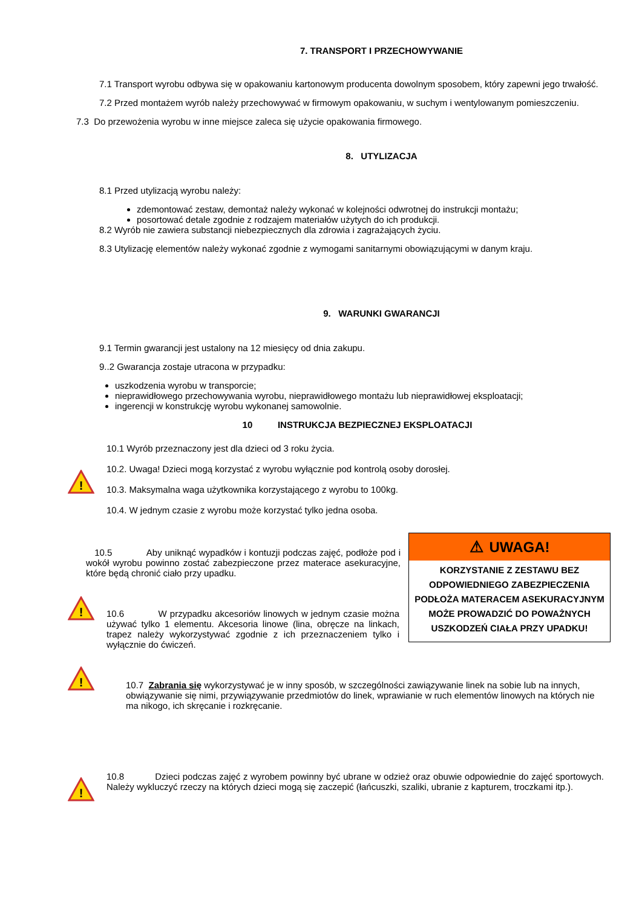7. TRANSPORT I PRZECHOWYWANIE
7.1 Transport wyrobu odbywa się w opakowaniu kartonowym producenta dowolnym sposobem, który zapewni jego trwałość.
7.2 Przed montażem wyrób należy przechowywać w firmowym opakowaniu, w suchym i wentylowanym pomieszczeniu.
7.3 Do przewożenia wyrobu w inne miejsce zaleca się użycie opakowania firmowego.
8. UTYLIZACJA
8.1 Przed utylizacją wyrobu należy:
zdemontować zestaw, demontaż należy wykonać w kolejności odwrotnej do instrukcji montażu;
posortować detale zgodnie z rodzajem materiałów użytych do ich produkcji.
8.2 Wyrób nie zawiera substancji niebezpiecznych dla zdrowia i zagrażających życiu.
8.3 Utylizację elementów należy wykonać zgodnie z wymogami sanitarnymi obowiązującymi w danym kraju.
9. WARUNKI GWARANCJI
9.1 Termin gwarancji jest ustalony na 12 miesięcy od dnia zakupu.
9..2 Gwarancja zostaje utracona w przypadku:
uszkodzenia wyrobu w transporcie;
nieprawidłowego przechowywania wyrobu, nieprawidłowego montażu lub nieprawidłowej eksploatacji;
ingerencji w konstrukcję wyrobu wykonanej samowolnie.
10 INSTRUKCJA BEZPIECZNEJ EKSPLOATACJI
!
10.1 Wyrób przeznaczony jest dla dzieci od 3 roku życia.
10.2. Uwaga! Dzieci mogą korzystać z wyrobu wyłącznie pod kontrolą osoby dorosłej.
10.3. Maksymalna waga użytkownika korzystającego z wyrobu to 100kg.
10.4. W jednym czasie z wyrobu może korzystać tylko jedna osoba.
10.5 Aby uniknąć wypadków i kontuzji podczas zajęć, podłoże pod i wokół wyrobu powinno zostać zabezpieczone przez materace asekuracyjne, które będą chronić ciało przy upadku.
!
10.6 W przypadku akcesoriów linowych w jednym czasie można używać tylko 1 elementu. Akcesoria linowe (lina, obręcze na linkach, trapez należy wykorzystywać zgodnie z ich przeznaczeniem tylko i wyłącznie do ćwiczeń.
⚠ UWAGA!
KORZYSTANIE Z ZESTAWU BEZ ODPOWIEDNIEGO ZABEZPIECZENIA PODŁOŻA MATERACEM ASEKURACYJNYM MOŻE PROWADZIĆ DO POWAŻNYCH USZKODZEŃ CIAŁA PRZY UPADKU!
!
10.7 Zabrania się wykorzystywać je w inny sposób, w szczególności zawiązywanie linek na sobie lub na innych, obwiązywanie się nimi, przywiązywanie przedmiotów do linek, wprawianie w ruch elementów linowych na których nie ma nikogo, ich skręcanie i rozkręcanie.
!
10.8 Dzieci podczas zajęć z wyrobem powinny być ubrane w odzież oraz obuwie odpowiednie do zajęć sportowych. Należy wykluczyć rzeczy na których dzieci mogą się zaczepić (łańcuszki, szaliki, ubranie z kapturem, troczkami itp.).